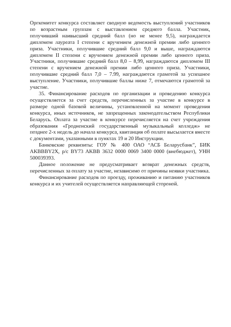Оргкомитет конкурса составляет сводную ведомость выступлений участников по возрастным группам с выставлением среднего балла. Участник, получивший наивысший средний балл (но не менее 9,5), награждается дипломом лауреата I степени с вручением денежной премии либо ценного приза. Участники, получившие средний балл 9,0 и выше, награждаются дипломом II степени с вручением денежной премии либо ценного приза. Участники, получившие средний балл 8,0 – 8,99, награждаются дипломом III степени с вручением денежной премии либо ценного приза. Участники, получившие средний балл 7,0 – 7.99, награждаются грамотой за успешное выступление. Участники, получившие баллы ниже 7, отмечаются грамотой за участие.
35. Финансирование расходов по организации и проведению конкурса осуществляется за счет средств, перечисленных за участие в конкурсе в размере одной базовой величины, установленной на момент проведения конкурса, иных источников, не запрещенных законодательством Республики Беларусь. Оплата за участие в конкурсе перечисляется на счет учреждения образования «Гродненский государственный музыкальный колледж» не позднее 2-х недель до начала конкурса, квитанция об оплате высылается вместе с документами, указанными в пунктах 19 и 20 Инструкции.
Банковские реквизиты: ГОУ № 400 ОАО “АСБ Беларусбанк”, БИК AKBBBY2X, р/с BY73 AKBB 3632 0000 0069 3400 0000 (внебюджет), УНН 500039393.
Данное положение не предусматривает возврат денежных средств, перечисленных за оплату за участие, независимо от причины неявки участника.
Финансирование расходов по проезду, проживанию и питанию участников конкурса и их учителей осуществляется направляющей стороной.